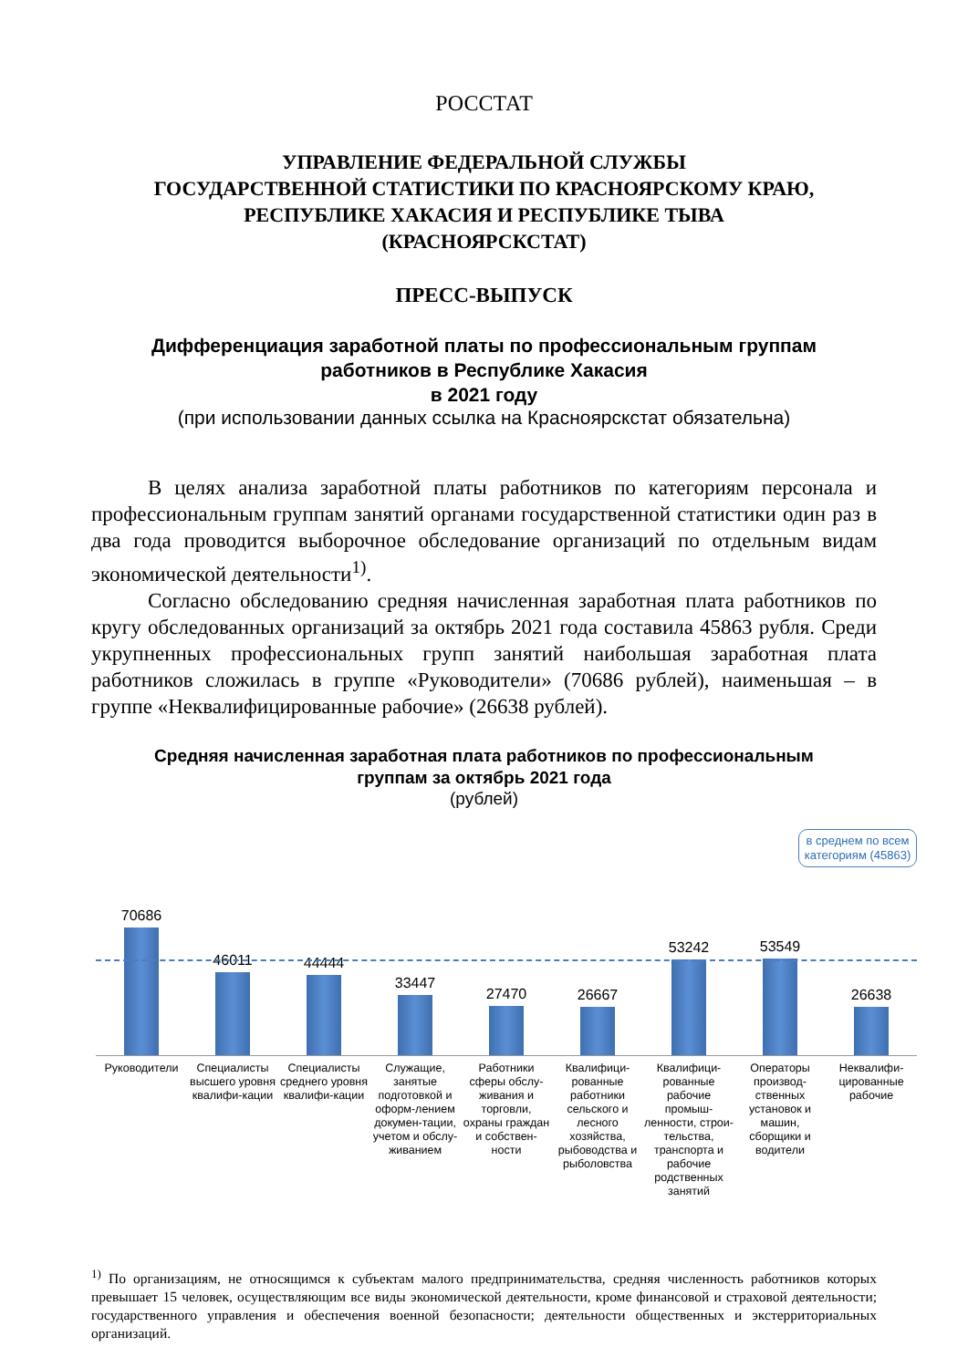РОССТАТ
УПРАВЛЕНИЕ ФЕДЕРАЛЬНОЙ СЛУЖБЫ
ГОСУДАРСТВЕННОЙ СТАТИСТИКИ ПО КРАСНОЯРСКОМУ КРАЮ,
РЕСПУБЛИКЕ ХАКАСИЯ И РЕСПУБЛИКЕ ТЫВА
(КРАСНОЯРСКСТАТ)
ПРЕСС-ВЫПУСК
Дифференциация заработной платы по профессиональным группам
работников в Республике Хакасия
в 2021 году
(при использовании данных ссылка на Красноярскстат обязательна)
В целях анализа заработной платы работников по категориям персонала и профессиональным группам занятий органами государственной статистики один раз в два года проводится выборочное обследование организаций по отдельным видам экономической деятельности<sup>1)</sup>.
Согласно обследованию средняя начисленная заработная плата работников по кругу обследованных организаций за октябрь 2021 года составила 45863 рубля. Среди укрупненных профессиональных групп занятий наибольшая заработная плата работников сложилась в группе «Руководители» (70686 рублей), наименьшая – в группе «Неквалифицированные рабочие» (26638 рублей).
Средняя начисленная заработная плата работников по профессиональным
группам за октябрь 2021 года
(рублей)
в среднем по всем категориям (45863)
70686
46011
44444
33447
27470
26667
53242
53549
26638
Руководители Специалисты высшего уровня квалифи-кации
Специалисты среднего уровня квалифи-кации
Служащие, занятые подготовкой и оформ-лением докумен-тации, учетом и обслу-живанием
Работники сферы обслу-живания и торговли, охраны граждан и собствен-ности
Квалифици-рованные работники сельского и лесного хозяйства, рыбоводства и рыболовства
Квалифици-рованные рабочие промыш-ленности, строи-тельства, транспорта и рабочие родственных занятий
Операторы производ-ственных установок и машин, сборщики и водители
Неквалифи-цированные рабочие
<sup>1)</sup> По организациям, не относящимся к субъектам малого предпринимательства, средняя численность работников которых превышает 15 человек, осуществляющим все виды экономической деятельности, кроме финансовой и страховой деятельности; государственного управления и обеспечения военной безопасности; деятельности общественных и экстерриториальных организаций.